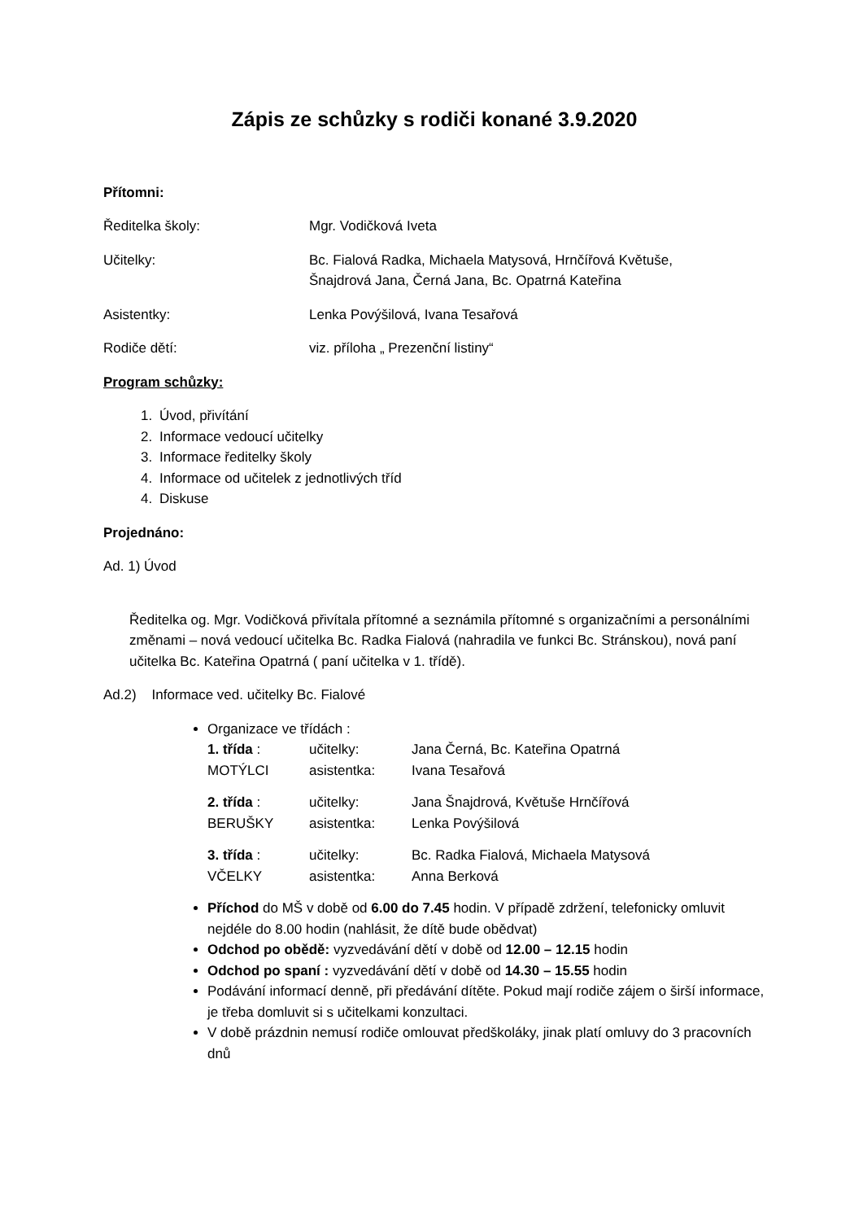Zápis ze schůzky s rodiči konané 3.9.2020
Přítomni:
Ředitelka školy: Mgr. Vodičková Iveta
Učitelky: Bc. Fialová Radka, Michaela Matysová, Hrnčířová Květuše,
Šnajdrová Jana, Černá Jana, Bc. Opatrná Kateřina
Asistentky: Lenka Povýšilová, Ivana Tesařová
Rodiče dětí: viz. příloha „ Prezenční listiny“
Program schůzky:
1. Úvod, přivítání
2. Informace vedoucí učitelky
3. Informace ředitelky školy
4. Informace od učitelek z jednotlivých tříd
4. Diskuse
Projednáno:
Ad. 1) Úvod
Ředitelka og. Mgr. Vodičková přivítala přítomné a seznámila přítomné s organizačními a personálními změnami – nová vedoucí učitelka Bc. Radka Fialová (nahradila ve funkci Bc. Stránskou), nová paní učitelka Bc. Kateřina Opatrná ( paní učitelka v 1. třídě).
Ad.2) Informace ved. učitelky Bc. Fialové
Organizace ve třídách :
| 1. třída : | učitelky: | Jana Černá, Bc. Kateřina Opatrná |
| MOTÝLCI | asistentka: | Ivana Tesařová |
| 2. třída : | učitelky: | Jana Šnajdrová, Květuše Hrnčířová |
| BERUŠKY | asistentka: | Lenka Povýšilová |
| 3. třída : | učitelky: | Bc. Radka Fialová, Michaela Matysová |
| VČELKY | asistentka: | Anna Berková |
Příchod do MŠ v době od 6.00 do 7.45 hodin. V případě zdržení, telefonicky omluvit nejdéle do 8.00 hodin (nahlásit, že dítě bude obědvat)
Odchod po obědě: vyzvedávání dětí v době od 12.00 – 12.15 hodin
Odchod po spaní : vyzvedávání dětí v době od 14.30 – 15.55 hodin
Podávání informací denně, při předávání dítěte. Pokud mají rodiče zájem o širší informace, je třeba domluvit si s učitelkami konzultaci.
V době prázdnin nemusí rodiče omlouvat předškoláky, jinak platí omluvy do 3 pracovních dnů